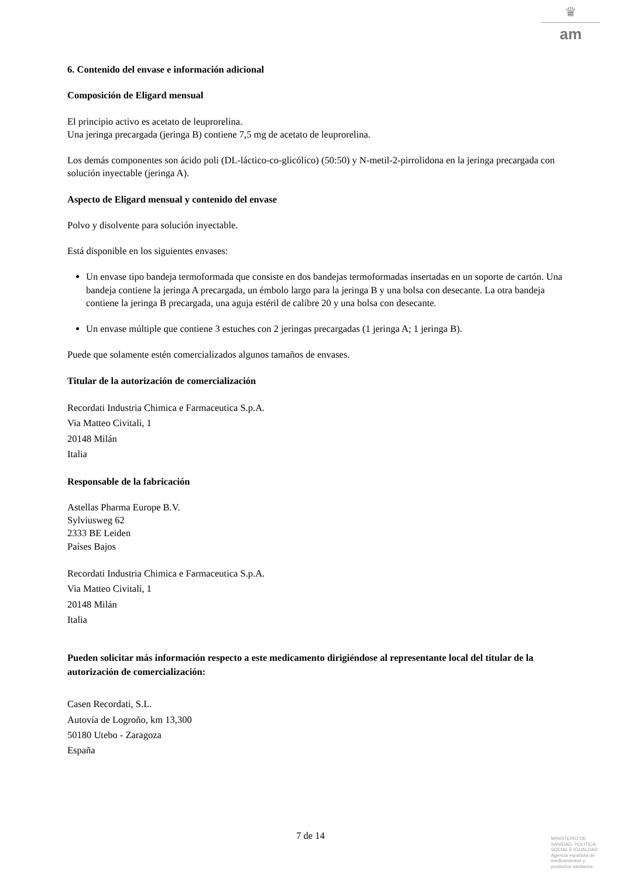♛
am
6. Contenido del envase e información adicional
Composición de Eligard mensual
El principio activo es acetato de leuprorelina.
Una jeringa precargada (jeringa B) contiene 7,5 mg de acetato de leuprorelina.
Los demás componentes son ácido poli (DL-láctico-co-glicólico) (50:50) y N-metil-2-pirrolidona en la jeringa precargada con solución inyectable (jeringa A).
Aspecto de Eligard mensual y contenido del envase
Polvo y disolvente para solución inyectable.
Está disponible en los siguientes envases:
Un envase tipo bandeja termoformada que consiste en dos bandejas termoformadas insertadas en un soporte de cartón. Una bandeja contiene la jeringa A precargada, un émbolo largo para la jeringa B y una bolsa con desecante. La otra bandeja contiene la jeringa B precargada, una aguja estéril de calibre 20 y una bolsa con desecante.
Un envase múltiple que contiene 3 estuches con 2 jeringas precargadas (1 jeringa A; 1 jeringa B).
Puede que solamente estén comercializados algunos tamaños de envases.
Titular de la autorización de comercialización
Recordati Industria Chimica e Farmaceutica S.p.A.
Via Matteo Civitali, 1
20148 Milán
Italia
Responsable de la fabricación
Astellas Pharma Europe B.V.
Sylviusweg 62
2333 BE Leiden
Países Bajos
Recordati Industria Chimica e Farmaceutica S.p.A.
Via Matteo Civitali, 1
20148 Milán
Italia
Pueden solicitar más información respecto a este medicamento dirigiéndose al representante local del titular de la autorización de comercialización:
Casen Recordati, S.L.
Autovía de Logroño, km 13,300
50180 Utebo - Zaragoza
España
7 de 14
MINISTERIO DE
SANIDAD, POLITICA
SOCIAL E IGUALDAD
Agencia española de
medicamentos y
productos sanitarios